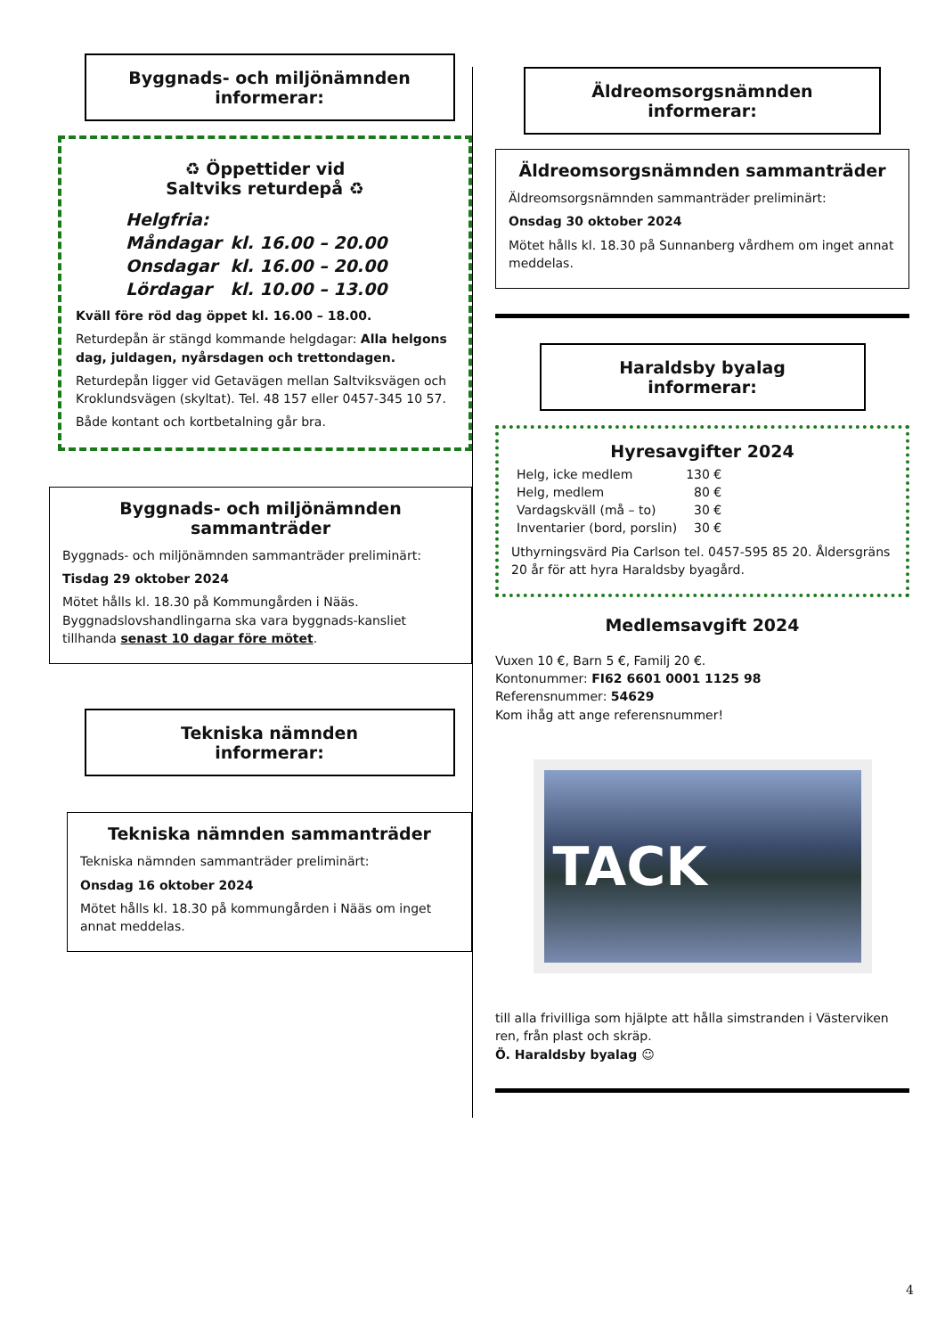Byggnads- och miljönämnden
informerar:
♻ Öppettider vid
Saltviks returdepå ♻
| Helgfria: | |
| Måndagar | kl. 16.00 – 20.00 |
| Onsdagar | kl. 16.00 – 20.00 |
| Lördagar | kl. 10.00 – 13.00 |
Kväll före röd dag öppet kl. 16.00 – 18.00.
Returdepån är stängd kommande helgdagar: Alla helgons dag, juldagen, nyårsdagen och trettondagen.
Returdepån ligger vid Getavägen mellan Saltviksvägen och Kroklundsvägen (skyltat). Tel. 48 157 eller 0457-345 10 57.
Både kontant och kortbetalning går bra.
Byggnads- och miljönämnden sammanträder
Byggnads- och miljönämnden sammanträder preliminärt:
Tisdag 29 oktober 2024
Mötet hålls kl. 18.30 på Kommungården i Nääs. Byggnadslovshandlingarna ska vara byggnads-kansliet tillhanda senast 10 dagar före mötet.
Tekniska nämnden
informerar:
Tekniska nämnden sammanträder
Tekniska nämnden sammanträder preliminärt:
Onsdag 16 oktober 2024
Mötet hålls kl. 18.30 på kommungården i Nääs om inget annat meddelas.
Äldreomsorgsnämnden
informerar:
Äldreomsorgsnämnden sammanträder
Äldreomsorgsnämnden sammanträder preliminärt:
Onsdag 30 oktober 2024
Mötet hålls kl. 18.30 på Sunnanberg vårdhem om inget annat meddelas.
Haraldsby byalag
informerar:
Hyresavgifter 2024
| Helg, icke medlem | 130 € |
| Helg, medlem | 80 € |
| Vardagskväll (må – to) | 30 € |
| Inventarier (bord, porslin) | 30 € |
Uthyrningsvärd Pia Carlson tel. 0457-595 85 20. Åldersgräns 20 år för att hyra Haraldsby byagård.
Medlemsavgift 2024
Vuxen 10 €, Barn 5 €, Familj 20 €.
Kontonummer: FI62 6601 0001 1125 98
Referensnummer: 54629
Kom ihåg att ange referensnummer!
TACK
till alla frivilliga som hjälpte att hålla simstranden i Västerviken ren, från plast och skräp.
Ö. Haraldsby byalag ☺
4